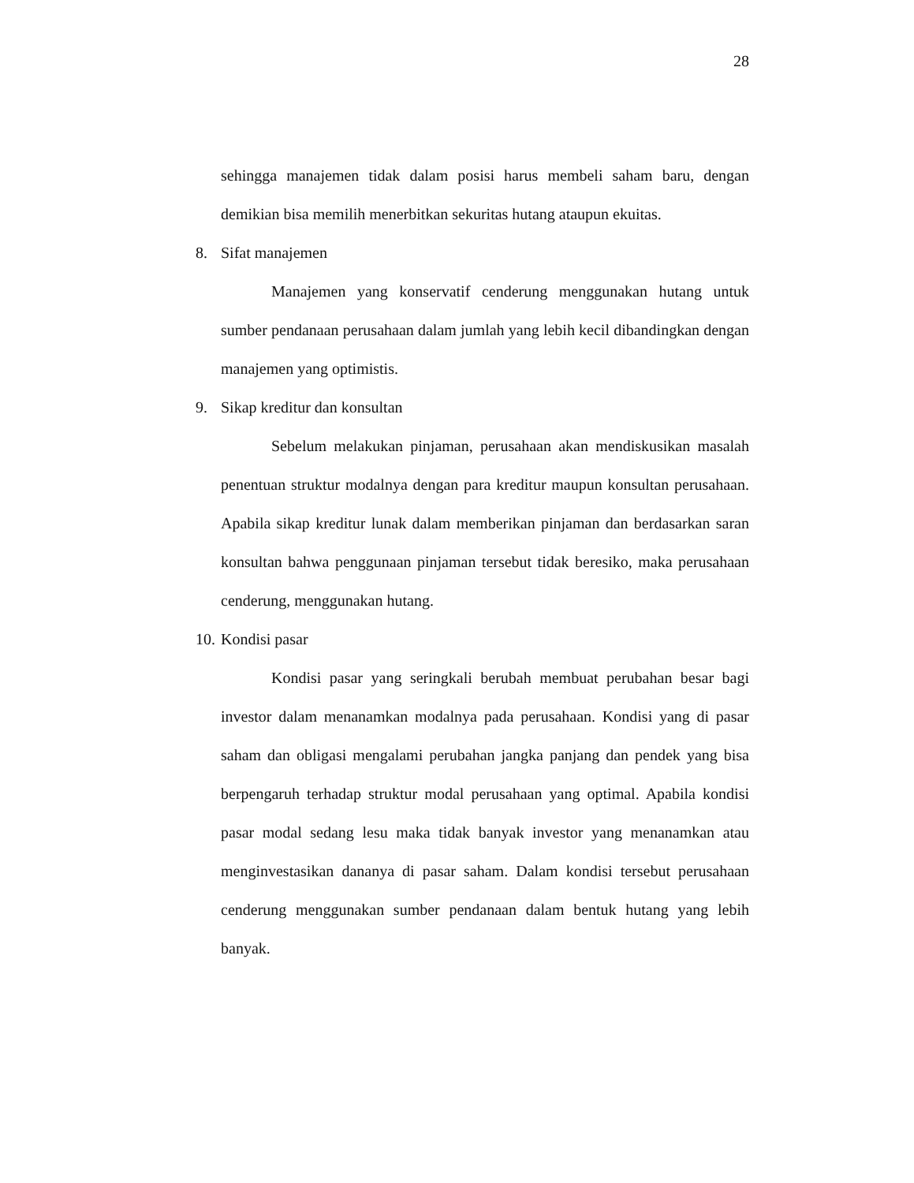28
sehingga manajemen tidak dalam posisi harus membeli saham baru, dengan demikian bisa memilih menerbitkan sekuritas hutang ataupun ekuitas.
8. Sifat manajemen
Manajemen yang konservatif cenderung menggunakan hutang untuk sumber pendanaan perusahaan dalam jumlah yang lebih kecil dibandingkan dengan manajemen yang optimistis.
9. Sikap kreditur dan konsultan
Sebelum melakukan pinjaman, perusahaan akan mendiskusikan masalah penentuan struktur modalnya dengan para kreditur maupun konsultan perusahaan. Apabila sikap kreditur lunak dalam memberikan pinjaman dan berdasarkan saran konsultan bahwa penggunaan pinjaman tersebut tidak beresiko, maka perusahaan cenderung, menggunakan hutang.
10. Kondisi pasar
Kondisi pasar yang seringkali berubah membuat perubahan besar bagi investor dalam menanamkan modalnya pada perusahaan. Kondisi yang di pasar saham dan obligasi mengalami perubahan jangka panjang dan pendek yang bisa berpengaruh terhadap struktur modal perusahaan yang optimal. Apabila kondisi pasar modal sedang lesu maka tidak banyak investor yang menanamkan atau menginvestasikan dananya di pasar saham. Dalam kondisi tersebut perusahaan cenderung menggunakan sumber pendanaan dalam bentuk hutang yang lebih banyak.